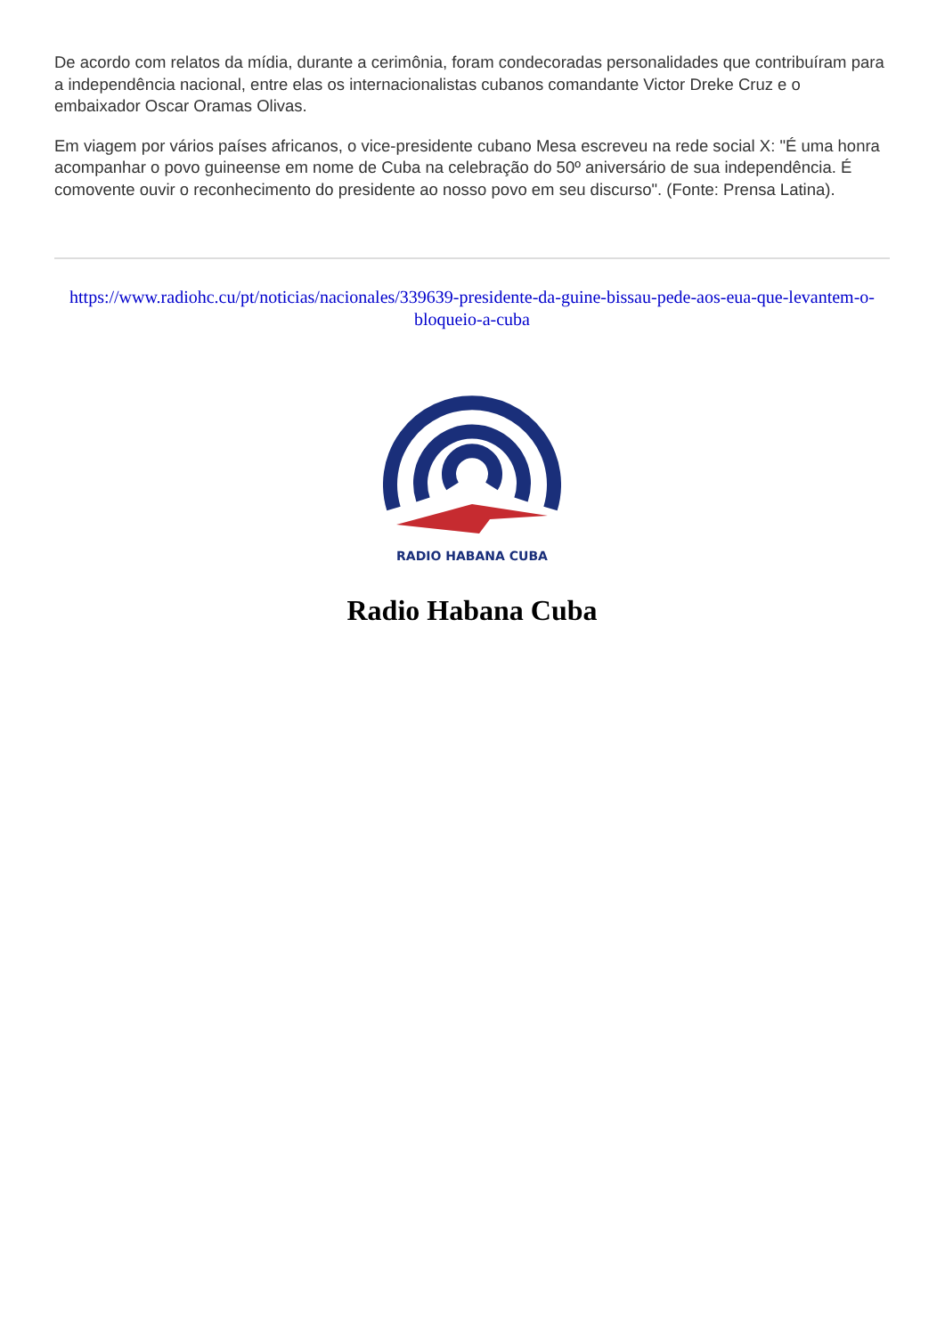De acordo com relatos da mídia, durante a cerimônia, foram condecoradas personalidades que contribuíram para a independência nacional, entre elas os internacionalistas cubanos comandante Victor Dreke Cruz e o embaixador Oscar Oramas Olivas.
Em viagem por vários países africanos, o vice-presidente cubano Mesa escreveu na rede social X: "É uma honra acompanhar o povo guineense em nome de Cuba na celebração do 50º aniversário de sua independência. É comovente ouvir o reconhecimento do presidente ao nosso povo em seu discurso". (Fonte: Prensa Latina).
https://www.radiohc.cu/pt/noticias/nacionales/339639-presidente-da-guine-bissau-pede-aos-eua-que-levantem-o-bloqueio-a-cuba
RADIO HABANA CUBA
Radio Habana Cuba